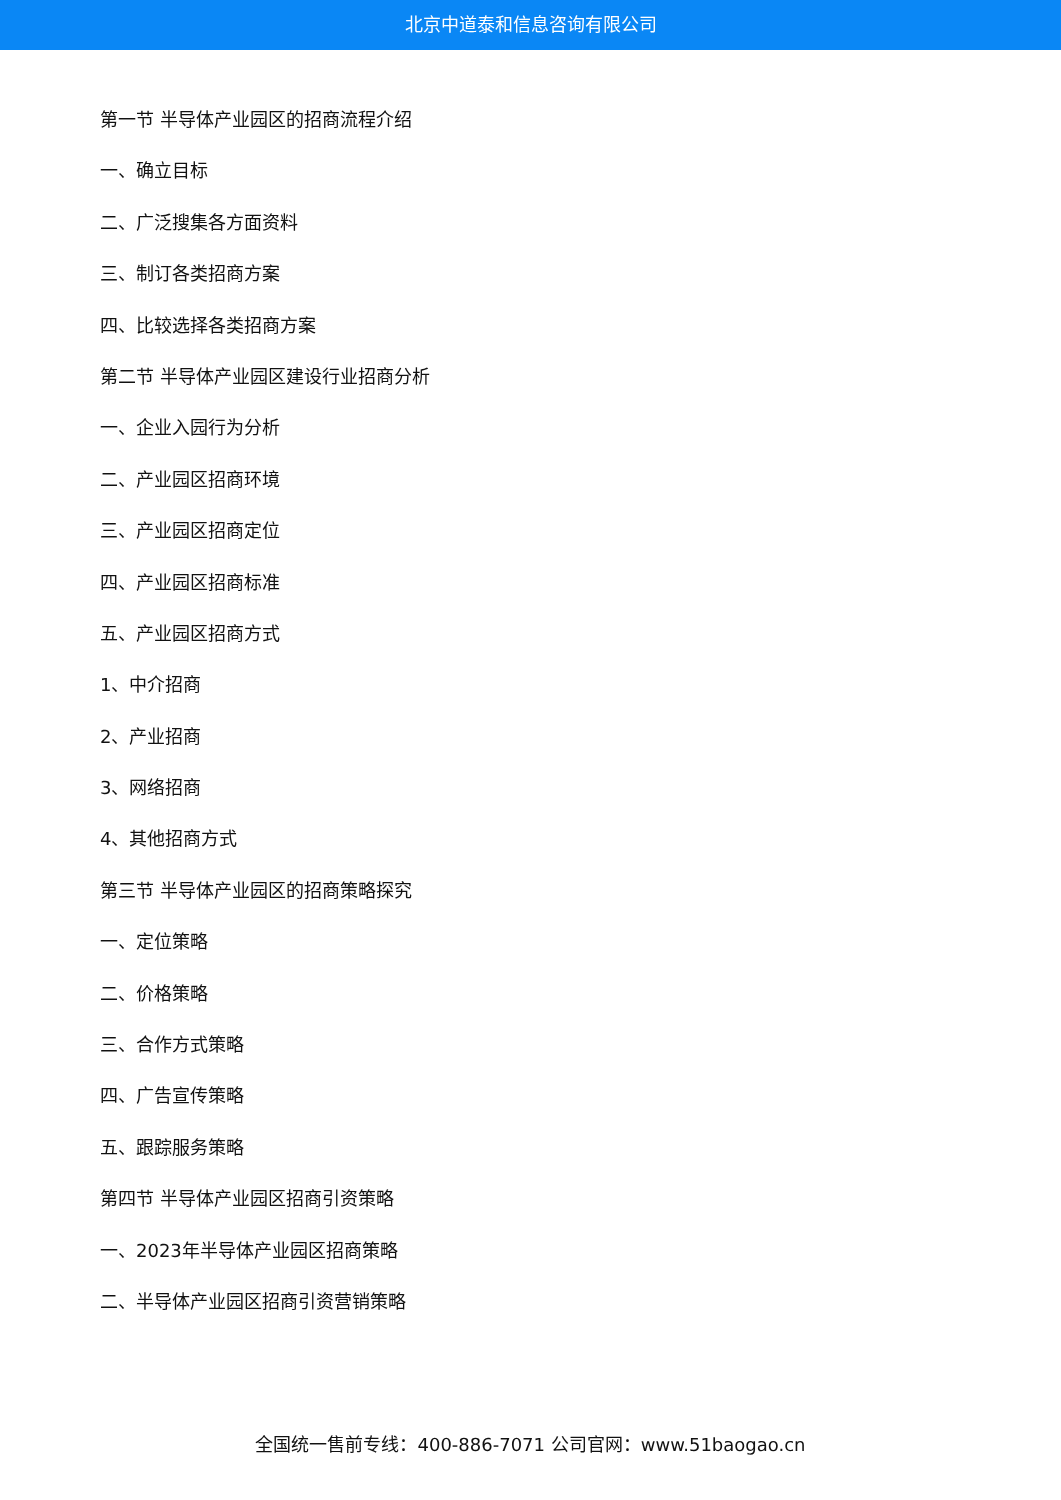北京中道泰和信息咨询有限公司
第一节 半导体产业园区的招商流程介绍
一、确立目标
二、广泛搜集各方面资料
三、制订各类招商方案
四、比较选择各类招商方案
第二节 半导体产业园区建设行业招商分析
一、企业入园行为分析
二、产业园区招商环境
三、产业园区招商定位
四、产业园区招商标准
五、产业园区招商方式
1、中介招商
2、产业招商
3、网络招商
4、其他招商方式
第三节 半导体产业园区的招商策略探究
一、定位策略
二、价格策略
三、合作方式策略
四、广告宣传策略
五、跟踪服务策略
第四节 半导体产业园区招商引资策略
一、2023年半导体产业园区招商策略
二、半导体产业园区招商引资营销策略
全国统一售前专线：400-886-7071 公司官网：www.51baogao.cn